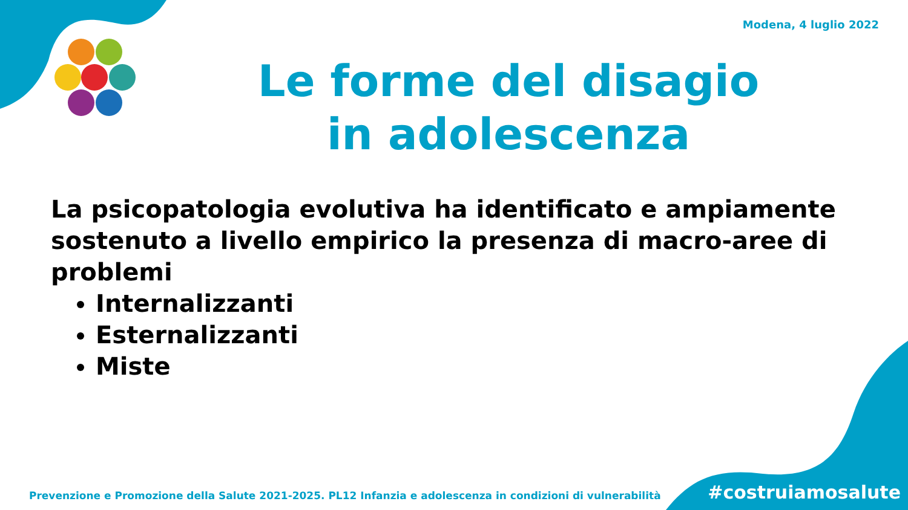Modena, 4 luglio 2022
Le forme del disagio
in adolescenza
La psicopatologia evolutiva ha identificato e ampiamente sostenuto a livello empirico la presenza di macro-aree di problemi
Internalizzanti
Esternalizzanti
Miste
Prevenzione e Promozione della Salute 2021-2025. PL12 Infanzia e adolescenza in condizioni di vulnerabilità
#costruiamosalute